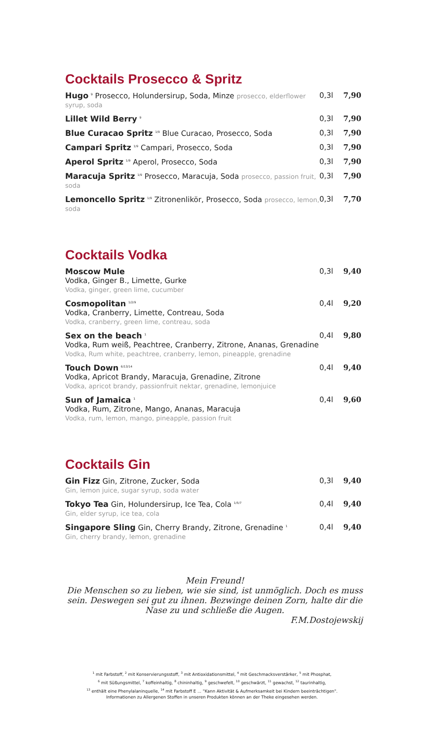Cocktails Prosecco & Spritz
Hugo <sup>9</sup> Prosecco, Holundersirup, Soda, Minze prosecco, elderflower syrup, soda
0,3l 7,90
Lillet Wild Berry <sup>9</sup>
0,3l 7,90
Blue Curacao Spritz <sup>1/9</sup> Blue Curacao, Prosecco, Soda
0,3l 7,90
Campari Spritz <sup>1/9</sup> Campari, Prosecco, Soda
0,3l 7,90
Aperol Spritz <sup>1/9</sup> Aperol, Prosecco, Soda
0,3l 7,90
Maracuja Spritz <sup>1/9</sup> Prosecco, Maracuja, Soda prosecco, passion fruit, soda
0,3l 7,90
Lemoncello Spritz <sup>1/9</sup> Zitronenlikör, Prosecco, Soda prosecco, lemon, soda
0,3l 7,70
Cocktails Vodka
Moscow Mule
Vodka, Ginger B., Limette, Gurke
Vodka, ginger, green lime, cucumber
0,3l 9,40
Cosmopolitan <sup>1/2/9</sup>
Vodka, Cranberry, Limette, Contreau, Soda
Vodka, cranberry, green lime, contreau, soda
0,4l 9,20
Sex on the beach <sup>1</sup>
Vodka, Rum weiß, Peachtree, Cranberry, Zitrone, Ananas, Grenadine
Vodka, Rum white, peachtree, cranberry, lemon, pineapple, grenadine
0,4l 9,80
Touch Down <sup>6/13/14</sup>
Vodka, Apricot Brandy, Maracuja, Grenadine, Zitrone
Vodka, apricot brandy, passionfruit nektar, grenadine, lemonjuice
0,4l 9,40
Sun of Jamaica <sup>1</sup>
Vodka, Rum, Zitrone, Mango, Ananas, Maracuja
Vodka, rum, lemon, mango, pineapple, passion fruit
0,4l 9,60
Cocktails Gin
Gin Fizz Gin, Zitrone, Zucker, Soda
Gin, lemon juice, sugar syrup, soda water
0,3l 9,40
Tokyo Tea Gin, Holundersirup, Ice Tea, Cola <sup>1/5/7</sup>
Gin, elder syrup, ice tea, cola
0,4l 9,40
Singapore Sling Gin, Cherry Brandy, Zitrone, Grenadine <sup>1</sup>
Gin, cherry brandy, lemon, grenadine
0,4l 9,40
Mein Freund!
Die Menschen so zu lieben, wie sie sind, ist unmöglich. Doch es muss sein. Deswegen sei gut zu ihnen. Bezwinge deinen Zorn, halte dir die Nase zu und schließe die Augen.
F.M.Dostojewskij
<sup>1</sup> mit Farbstoff, <sup>2</sup> mit Konservierungsstoff, <sup>3</sup> mit Antioxidationsmittel, <sup>4</sup> mit Geschmacksverstärker, <sup>5</sup> mit Phosphat,
<sup>6</sup> mit Süßungsmittel, <sup>7</sup> koffeinhaltig, <sup>8</sup> chininhaltig, <sup>9</sup> geschwefelt, <sup>10</sup> geschwärzt, <sup>11</sup> gewachst, <sup>12</sup> taurinhaltig,
<sup>13</sup> enthält eine Phenylalaninquelle, <sup>14</sup> mit Farbstoff E ... "Kann Aktivität & Aufmerksamkeit bei Kindern beeinträchtigen".
Informationen zu Allergenen Stoffen in unseren Produkten können an der Theke eingesehen werden.